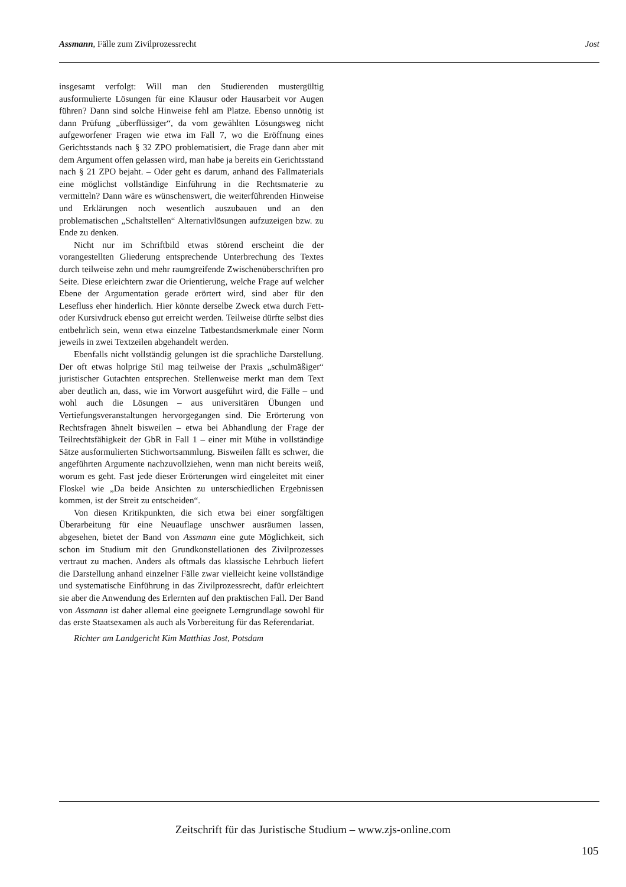Assmann, Fälle zum Zivilprozessrecht Jost
insgesamt verfolgt: Will man den Studierenden mustergültig ausformulierte Lösungen für eine Klausur oder Hausarbeit vor Augen führen? Dann sind solche Hinweise fehl am Platze. Ebenso unnötig ist dann Prüfung „überflüssiger“, da vom gewählten Lösungsweg nicht aufgeworfener Fragen wie etwa im Fall 7, wo die Eröffnung eines Gerichtsstands nach § 32 ZPO problematisiert, die Frage dann aber mit dem Argument offen gelassen wird, man habe ja bereits ein Gerichtsstand nach § 21 ZPO bejaht. – Oder geht es darum, anhand des Fallmaterials eine möglichst vollständige Einführung in die Rechtsmaterie zu vermitteln? Dann wäre es wünschenswert, die weiterführenden Hinweise und Erklärungen noch wesentlich auszubauen und an den problematischen „Schaltstellen“ Alternativlösungen aufzuzeigen bzw. zu Ende zu denken.
Nicht nur im Schriftbild etwas störend erscheint die der vorangestellten Gliederung entsprechende Unterbrechung des Textes durch teilweise zehn und mehr raumgreifende Zwischenüberschriften pro Seite. Diese erleichtern zwar die Orientierung, welche Frage auf welcher Ebene der Argumentation gerade erörtert wird, sind aber für den Lesefluss eher hinderlich. Hier könnte derselbe Zweck etwa durch Fett- oder Kursivdruck ebenso gut erreicht werden. Teilweise dürfte selbst dies entbehrlich sein, wenn etwa einzelne Tatbestandsmerkmale einer Norm jeweils in zwei Textzeilen abgehandelt werden.
Ebenfalls nicht vollständig gelungen ist die sprachliche Darstellung. Der oft etwas holprige Stil mag teilweise der Praxis „schulmäßiger“ juristischer Gutachten entsprechen. Stellenweise merkt man dem Text aber deutlich an, dass, wie im Vorwort ausgeführt wird, die Fälle – und wohl auch die Lösungen – aus universitären Übungen und Vertiefungsveranstaltungen hervorgegangen sind. Die Erörterung von Rechtsfragen ähnelt bisweilen – etwa bei Abhandlung der Frage der Teilrechtsfähigkeit der GbR in Fall 1 – einer mit Mühe in vollständige Sätze ausformulierten Stichwortsammlung. Bisweilen fällt es schwer, die angeführten Argumente nachzuvollziehen, wenn man nicht bereits weiß, worum es geht. Fast jede dieser Erörterungen wird eingeleitet mit einer Floskel wie „Da beide Ansichten zu unterschiedlichen Ergebnissen kommen, ist der Streit zu entscheiden“.
Von diesen Kritikpunkten, die sich etwa bei einer sorgfältigen Überarbeitung für eine Neuauflage unschwer ausräumen lassen, abgesehen, bietet der Band von Assmann eine gute Möglichkeit, sich schon im Studium mit den Grundkonstellationen des Zivilprozesses vertraut zu machen. Anders als oftmals das klassische Lehrbuch liefert die Darstellung anhand einzelner Fälle zwar vielleicht keine vollständige und systematische Einführung in das Zivilprozessrecht, dafür erleichtert sie aber die Anwendung des Erlernten auf den praktischen Fall. Der Band von Assmann ist daher allemal eine geeignete Lerngrundlage sowohl für das erste Staatsexamen als auch als Vorbereitung für das Referendariat.
Richter am Landgericht Kim Matthias Jost, Potsdam
Zeitschrift für das Juristische Studium – www.zjs-online.com
105